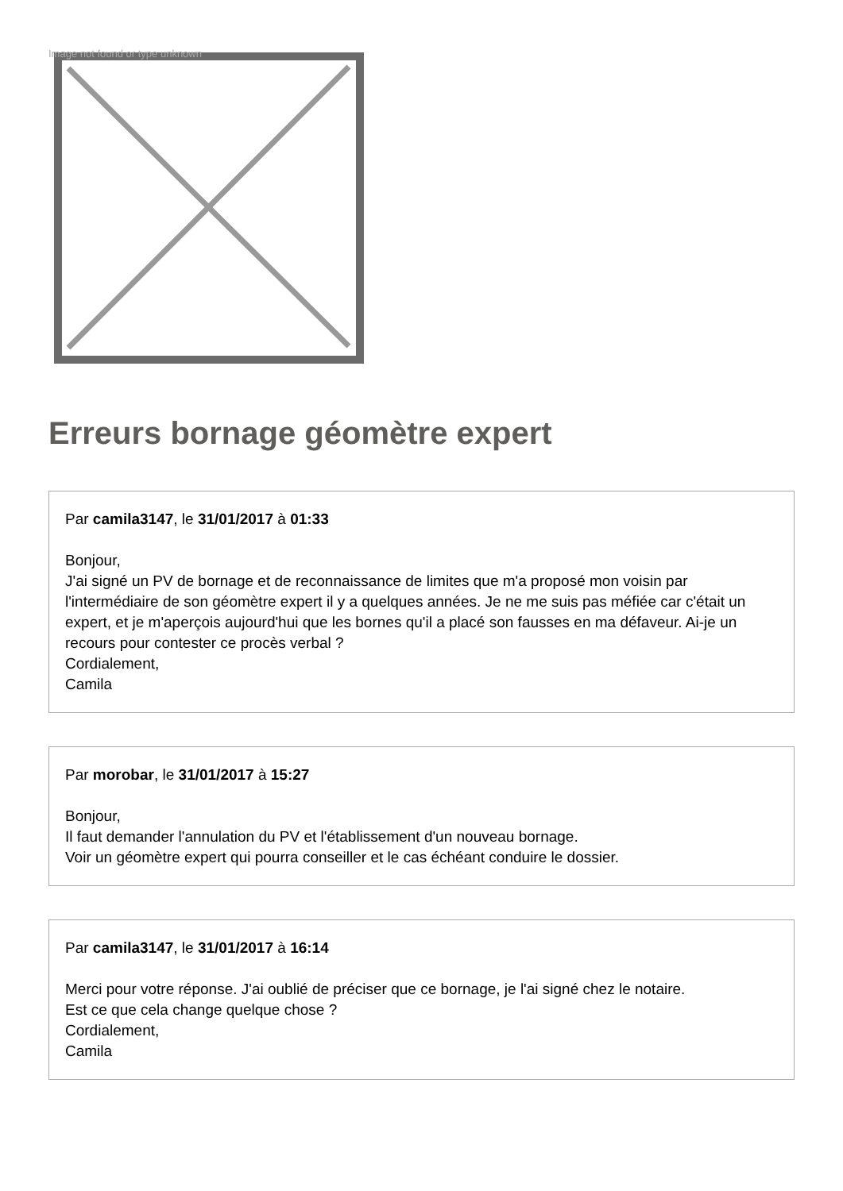Image not found or type unknown
Erreurs bornage géomètre expert
Par camila3147, le 31/01/2017 à 01:33
Bonjour,
J'ai signé un PV de bornage et de reconnaissance de limites que m'a proposé mon voisin par l'intermédiaire de son géomètre expert il y a quelques années. Je ne me suis pas méfiée car c'était un expert, et je m'aperçois aujourd'hui que les bornes qu'il a placé son fausses en ma défaveur. Ai-je un recours pour contester ce procès verbal ?
Cordialement,
Camila
Par morobar, le 31/01/2017 à 15:27
Bonjour,
Il faut demander l'annulation du PV et l'établissement d'un nouveau bornage.
Voir un géomètre expert qui pourra conseiller et le cas échéant conduire le dossier.
Par camila3147, le 31/01/2017 à 16:14
Merci pour votre réponse. J'ai oublié de préciser que ce bornage, je l'ai signé chez le notaire.
Est ce que cela change quelque chose ?
Cordialement,
Camila